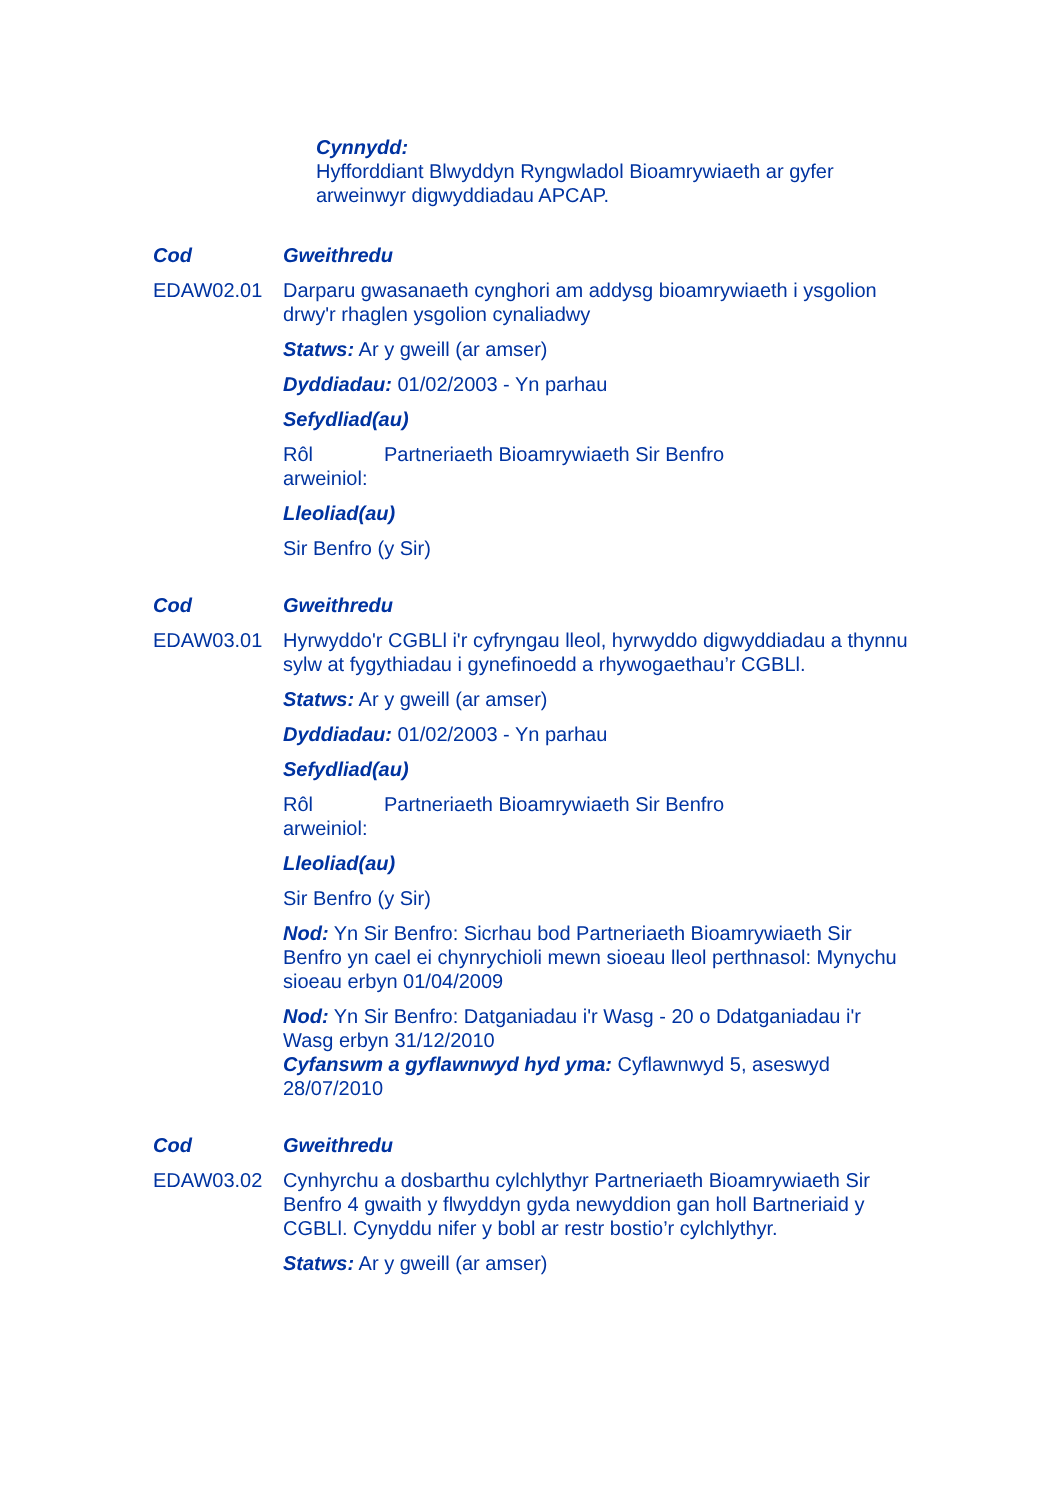Cynnydd:
Hyfforddiant Blwyddyn Ryngwladol Bioamrywiaeth ar gyfer arweinwyr digwyddiadau APCAP.
Cod Gweithredu
EDAW02.01 Darparu gwasanaeth cynghori am addysg bioamrywiaeth i ysgolion drwy'r rhaglen ysgolion cynaliadwy
Statws: Ar y gweill (ar amser)
Dyddiadau: 01/02/2003 - Yn parhau
Sefydliad(au)
Rôl arweiniol: Partneriaeth Bioamrywiaeth Sir Benfro
Lleoliad(au)
Sir Benfro (y Sir)
Cod Gweithredu
EDAW03.01 Hyrwyddo'r CGBLl i'r cyfryngau lleol, hyrwyddo digwyddiadau a thynnu sylw at fygythiadau i gynefinoedd a rhywogaethau’r CGBLl.
Statws: Ar y gweill (ar amser)
Dyddiadau: 01/02/2003 - Yn parhau
Sefydliad(au)
Rôl arweiniol: Partneriaeth Bioamrywiaeth Sir Benfro
Lleoliad(au)
Sir Benfro (y Sir)
Nod: Yn Sir Benfro: Sicrhau bod Partneriaeth Bioamrywiaeth Sir Benfro yn cael ei chynrychioli mewn sioeau lleol perthnasol: Mynychu sioeau erbyn 01/04/2009
Nod: Yn Sir Benfro: Datganiadau i'r Wasg - 20 o Ddatganiadau i'r Wasg erbyn 31/12/2010
Cyfanswm a gyflawnwyd hyd yma: Cyflawnwyd 5, aseswyd 28/07/2010
Cod Gweithredu
EDAW03.02 Cynhyrchu a dosbarthu cylchlythyr Partneriaeth Bioamrywiaeth Sir Benfro 4 gwaith y flwyddyn gyda newyddion gan holl Bartneriaid y CGBLl. Cynyddu nifer y bobl ar restr bostio’r cylchlythyr.
Statws: Ar y gweill (ar amser)